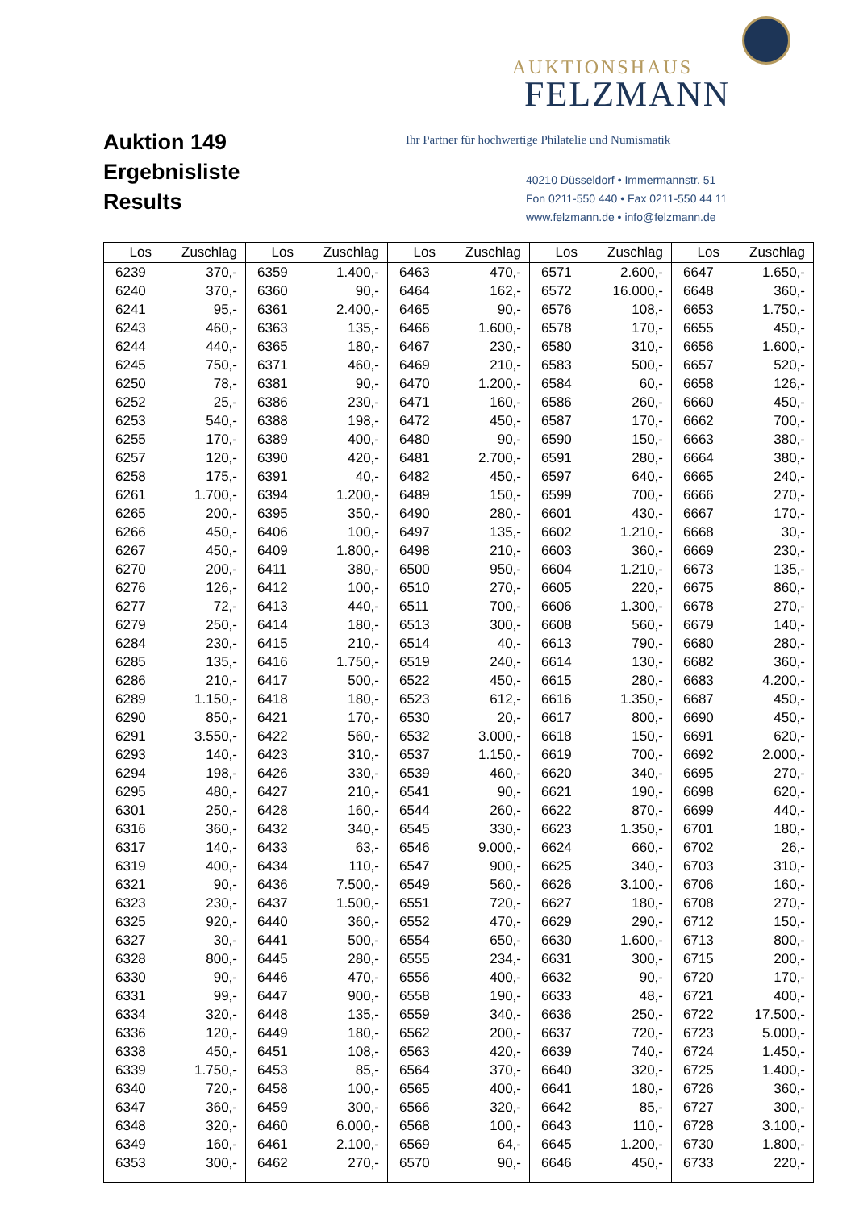Auktion 149
Ergebnisliste
Results
AUKTIONSHAUS
FELZMANN
Ihr Partner für hochwertige Philatelie und Numismatik
40210 Düsseldorf • Immermannstr. 51
Fon 0211-550 440 • Fax 0211-550 44 11
www.felzmann.de • info@felzmann.de
| Los | Zuschlag | Los | Zuschlag | Los | Zuschlag | Los | Zuschlag | Los | Zuschlag |
| --- | --- | --- | --- | --- | --- | --- | --- | --- | --- |
| 6239 | 370,- | 6359 | 1.400,- | 6463 | 470,- | 6571 | 2.600,- | 6647 | 1.650,- |
| 6240 | 370,- | 6360 | 90,- | 6464 | 162,- | 6572 | 16.000,- | 6648 | 360,- |
| 6241 | 95,- | 6361 | 2.400,- | 6465 | 90,- | 6576 | 108,- | 6653 | 1.750,- |
| 6243 | 460,- | 6363 | 135,- | 6466 | 1.600,- | 6578 | 170,- | 6655 | 450,- |
| 6244 | 440,- | 6365 | 180,- | 6467 | 230,- | 6580 | 310,- | 6656 | 1.600,- |
| 6245 | 750,- | 6371 | 460,- | 6469 | 210,- | 6583 | 500,- | 6657 | 520,- |
| 6250 | 78,- | 6381 | 90,- | 6470 | 1.200,- | 6584 | 60,- | 6658 | 126,- |
| 6252 | 25,- | 6386 | 230,- | 6471 | 160,- | 6586 | 260,- | 6660 | 450,- |
| 6253 | 540,- | 6388 | 198,- | 6472 | 450,- | 6587 | 170,- | 6662 | 700,- |
| 6255 | 170,- | 6389 | 400,- | 6480 | 90,- | 6590 | 150,- | 6663 | 380,- |
| 6257 | 120,- | 6390 | 420,- | 6481 | 2.700,- | 6591 | 280,- | 6664 | 380,- |
| 6258 | 175,- | 6391 | 40,- | 6482 | 450,- | 6597 | 640,- | 6665 | 240,- |
| 6261 | 1.700,- | 6394 | 1.200,- | 6489 | 150,- | 6599 | 700,- | 6666 | 270,- |
| 6265 | 200,- | 6395 | 350,- | 6490 | 280,- | 6601 | 430,- | 6667 | 170,- |
| 6266 | 450,- | 6406 | 100,- | 6497 | 135,- | 6602 | 1.210,- | 6668 | 30,- |
| 6267 | 450,- | 6409 | 1.800,- | 6498 | 210,- | 6603 | 360,- | 6669 | 230,- |
| 6270 | 200,- | 6411 | 380,- | 6500 | 950,- | 6604 | 1.210,- | 6673 | 135,- |
| 6276 | 126,- | 6412 | 100,- | 6510 | 270,- | 6605 | 220,- | 6675 | 860,- |
| 6277 | 72,- | 6413 | 440,- | 6511 | 700,- | 6606 | 1.300,- | 6678 | 270,- |
| 6279 | 250,- | 6414 | 180,- | 6513 | 300,- | 6608 | 560,- | 6679 | 140,- |
| 6284 | 230,- | 6415 | 210,- | 6514 | 40,- | 6613 | 790,- | 6680 | 280,- |
| 6285 | 135,- | 6416 | 1.750,- | 6519 | 240,- | 6614 | 130,- | 6682 | 360,- |
| 6286 | 210,- | 6417 | 500,- | 6522 | 450,- | 6615 | 280,- | 6683 | 4.200,- |
| 6289 | 1.150,- | 6418 | 180,- | 6523 | 612,- | 6616 | 1.350,- | 6687 | 450,- |
| 6290 | 850,- | 6421 | 170,- | 6530 | 20,- | 6617 | 800,- | 6690 | 450,- |
| 6291 | 3.550,- | 6422 | 560,- | 6532 | 3.000,- | 6618 | 150,- | 6691 | 620,- |
| 6293 | 140,- | 6423 | 310,- | 6537 | 1.150,- | 6619 | 700,- | 6692 | 2.000,- |
| 6294 | 198,- | 6426 | 330,- | 6539 | 460,- | 6620 | 340,- | 6695 | 270,- |
| 6295 | 480,- | 6427 | 210,- | 6541 | 90,- | 6621 | 190,- | 6698 | 620,- |
| 6301 | 250,- | 6428 | 160,- | 6544 | 260,- | 6622 | 870,- | 6699 | 440,- |
| 6316 | 360,- | 6432 | 340,- | 6545 | 330,- | 6623 | 1.350,- | 6701 | 180,- |
| 6317 | 140,- | 6433 | 63,- | 6546 | 9.000,- | 6624 | 660,- | 6702 | 26,- |
| 6319 | 400,- | 6434 | 110,- | 6547 | 900,- | 6625 | 340,- | 6703 | 310,- |
| 6321 | 90,- | 6436 | 7.500,- | 6549 | 560,- | 6626 | 3.100,- | 6706 | 160,- |
| 6323 | 230,- | 6437 | 1.500,- | 6551 | 720,- | 6627 | 180,- | 6708 | 270,- |
| 6325 | 920,- | 6440 | 360,- | 6552 | 470,- | 6629 | 290,- | 6712 | 150,- |
| 6327 | 30,- | 6441 | 500,- | 6554 | 650,- | 6630 | 1.600,- | 6713 | 800,- |
| 6328 | 800,- | 6445 | 280,- | 6555 | 234,- | 6631 | 300,- | 6715 | 200,- |
| 6330 | 90,- | 6446 | 470,- | 6556 | 400,- | 6632 | 90,- | 6720 | 170,- |
| 6331 | 99,- | 6447 | 900,- | 6558 | 190,- | 6633 | 48,- | 6721 | 400,- |
| 6334 | 320,- | 6448 | 135,- | 6559 | 340,- | 6636 | 250,- | 6722 | 17.500,- |
| 6336 | 120,- | 6449 | 180,- | 6562 | 200,- | 6637 | 720,- | 6723 | 5.000,- |
| 6338 | 450,- | 6451 | 108,- | 6563 | 420,- | 6639 | 740,- | 6724 | 1.450,- |
| 6339 | 1.750,- | 6453 | 85,- | 6564 | 370,- | 6640 | 320,- | 6725 | 1.400,- |
| 6340 | 720,- | 6458 | 100,- | 6565 | 400,- | 6641 | 180,- | 6726 | 360,- |
| 6347 | 360,- | 6459 | 300,- | 6566 | 320,- | 6642 | 85,- | 6727 | 300,- |
| 6348 | 320,- | 6460 | 6.000,- | 6568 | 100,- | 6643 | 110,- | 6728 | 3.100,- |
| 6349 | 160,- | 6461 | 2.100,- | 6569 | 64,- | 6645 | 1.200,- | 6730 | 1.800,- |
| 6353 | 300,- | 6462 | 270,- | 6570 | 90,- | 6646 | 450,- | 6733 | 220,- |